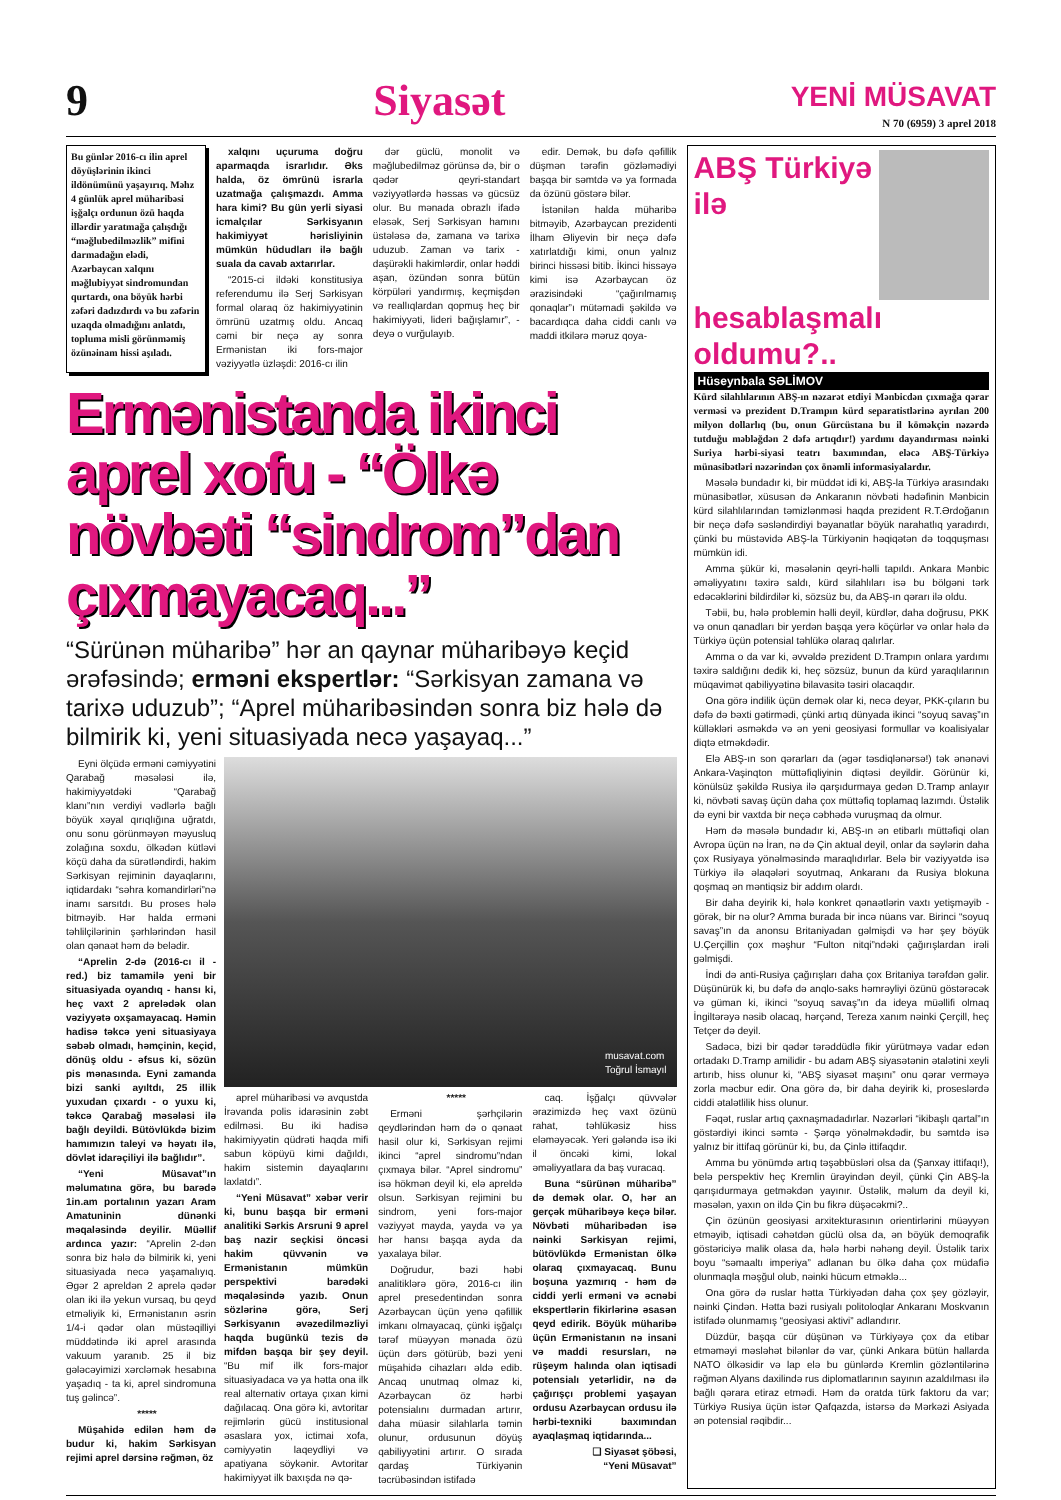9
Siyasət
YENİ MÜSAVAT
N 70 (6959) 3 aprel 2018
Bu günlər 2016-cı ilin aprel döyüşlərinin ikinci ildönümünü yaşayırıq. Məhz 4 günlük aprel müharibəsi işğalçı ordunun özü haqda illərdir yaratmağa çalışdığı “məğlubedilməzlik” mifini darmadağın elədi, Azərbaycan xalqını məğlubiyyət sindromundan qurtardı, ona böyük hərbi zəfəri dadızdırdı və bu zəfərin uzaqda olmadığını anlatdı, topluma misli görünməmiş özünəinam hissi aşıladı.
xalqını uçuruma doğru aparmaqda israrlıdır. Əks halda, öz ömrünü israrla uzatmağa çalışmazdı. Amma hara kimi? Bu gün yerli siyasi icmalçılar Sərkisyanın hakimiyyət hərisliyinin mümkün hüdudları ilə bağlı suala da cavab axtarırlar.
“2015-ci ildəki konstitusiya referendumu ilə Serj Sərkisyan formal olaraq öz hakimiyyətinin ömrünü uzatmış oldu. Ancaq cəmi bir neçə ay sonra Ermənistan iki fors-major vəziyyətlə üzləşdi: 2016-cı ilin
dər güclü, monolit və məğlubedilməz görünsə də, bir o qədər qeyri-standart vəziyyətlərdə həssas və gücsüz olur. Bu mənada obrazlı ifadə eləsək, Serj Sərkisyan hamını üstələsə də, zamana və tarixə uduzub. Zaman və tarix - daşürəkli hakimlərdir, onlar həddi aşan, özündən sonra bütün körpüləri yandırmış, keçmişdən və reallıqlardan qopmuş heç bir hakimiyyəti, lideri bağışlamır”, - deyə o vurğulayıb.
edir. Demək, bu dəfə qəfillik düşmən tərəfin gözləmədiyi başqa bir səmtdə və ya formada da özünü göstərə bilər.
İstənilən halda müharibə bitməyib, Azərbaycan prezidenti İlham Əliyevin bir neçə dəfə xatırlatdığı kimi, onun yalnız birinci hissəsi bitib. İkinci hissəyə kimi isə Azərbaycan öz ərazisindəki “çağırılmamış qonaqlar”ı mütəmadi şəkildə və bacardıqca daha ciddi canlı və maddi itkilərə məruz qoya-
Ermənistanda ikinci aprel xofu - “Ölkə növbəti “sindrom”dan çıxmayacaq...”
“Sürünən müharibə” hər an qaynar müharibəyə keçid ərəfəsində; erməni ekspertlər: “Sərkisyan zamana və tarixə uduzub”; “Aprel müharibəsindən sonra biz hələ də bilmirik ki, yeni situasiyada necə yaşayaq...”
Eyni ölçüdə erməni cəmiyyətini Qarabağ məsələsi ilə, hakimiyyətdəki “Qarabağ klanı”nın verdiyi vədlərlə bağlı böyük xəyal qırıqlığına uğratdı, onu sonu görünməyən məyusluq zolağına soxdu, ölkədən kütləvi köçü daha da sürətləndirdi, hakim Sərkisyan rejiminin dayaqlarını, iqtidardakı “səhra komandirləri”nə inamı sarsıtdı. Bu proses hələ bitməyib. Hər halda erməni təhlilçilərinin şərhlərindən hasil olan qənaət həm də belədir.
“Aprelin 2-də (2016-cı il - red.) biz tamamilə yeni bir situasiyada oyandıq - hansı ki, heç vaxt 2 aprelədək olan vəziyyətə oxşamayacaq. Həmin hadisə təkcə yeni situasiyaya səbəb olmadı, həmçinin, keçid, dönüş oldu - əfsus ki, sözün pis mənasında. Eyni zamanda bizi sanki ayıltdı, 25 illik yuxudan çıxardı - o yuxu ki, təkcə Qarabağ məsələsi ilə bağlı deyildi. Bütövlükdə bizim hamımızın taleyi və həyatı ilə, dövlət idarəçiliyi ilə bağlıdır”.
“Yeni Müsavat”ın məlumatına görə, bu barədə 1in.am portalının yazarı Aram Amatuninin dünənki məqaləsində deyilir. Müəllif ardınca yazır: “Aprelin 2-dən sonra biz hələ də bilmirik ki, yeni situasiyada necə yaşamalıyıq. Əgər 2 apreldən 2 aprelə qədər olan iki ilə yekun vursaq, bu qeyd etməliyik ki, Ermənistanın əsrin 1/4-i qədər olan müstəqilliyi müddətində iki aprel arasında vakuum yaranıb. 25 il biz gələcəyimizi xərcləmək hesabına yaşadıq - ta ki, aprel sindromuna tuş gəlincə”.
*****
Müşahidə edilən həm də budur ki, hakim Sərkisyan rejimi aprel dərsinə rəğmən, öz
musavat.com
Toğrul İsmayıl
aprel müharibəsi və avqustda İrəvanda polis idarəsinin zəbt edilməsi. Bu iki hadisə hakimiyyətin qüdrəti haqda mifi sabun köpüyü kimi dağıldı, hakim sistemin dayaqlarını laxlatdı”.
“Yeni Müsavat” xəbər verir ki, bunu başqa bir erməni analitiki Sərkis Arsruni 9 aprel baş nazir seçkisi öncəsi hakim qüvvənin və Ermənistanın mümkün perspektivi barədəki məqaləsində yazıb. Onun sözlərinə görə, Serj Sərkisyanın əvəzedilməzliyi haqda bugünkü tezis də mifdən başqa bir şey deyil. “Bu mif ilk fors-major situasiyadaca və ya hətta ona ilk real alternativ ortaya çıxan kimi dağılacaq. Ona görə ki, avtoritar rejimlərin gücü institusional əsaslara yox, ictimai xofa, cəmiyyətin laqeydliyi və apatiyana söykənir. Avtoritar hakimiyyət ilk baxışda nə qə-
*****
Erməni şərhçilərin qeydlərindən həm də o qənaət hasil olur ki, Sərkisyan rejimi ikinci “aprel sindromu”ndan çıxmaya bilər. “Aprel sindromu” isə hökmən deyil ki, elə apreldə olsun. Sərkisyan rejimini bu sindrom, yeni fors-major vəziyyət mayda, yayda və ya hər hansı başqa ayda da yaxalaya bilər.
Doğrudur, bəzi həbi analitiklərə görə, 2016-cı ilin aprel presedentindən sonra Azərbaycan üçün yenə qəfillik imkanı olmayacaq, çünki işğalçı tərəf müəyyən mənada özü üçün dərs götürüb, bəzi yeni müşahidə cihazları əldə edib. Ancaq unutmaq olmaz ki, Azərbaycan öz hərbi potensialını durmadan artırır, daha müasir silahlarla təmin olunur, ordusunun döyüş qabiliyyətini artırır. O sırada qardaş Türkiyənin təcrübəsindən istifadə
caq. İşğalçı qüvvələr ərazimizdə heç vaxt özünü rahat, təhlükəsiz hiss eləməyəcək. Yeri gələndə isə iki il öncəki kimi, lokal əməliyyatlara da baş vuracaq.
Buna “sürünən müharibə” də demək olar. O, hər an gerçək müharibəyə keçə bilər. Növbəti müharibədən isə nəinki Sərkisyan rejimi, bütövlükdə Ermənistan ölkə olaraq çıxmayacaq. Bunu boşuna yazmırıq - həm də ciddi yerli erməni və əcnəbi ekspertlərin fikirlərinə əsasən qeyd edirik. Böyük müharibə üçün Ermənistanın nə insani və maddi resursları, nə rüşeym halında olan iqtisadi potensialı yetərlidir, nə də çağırışçı problemi yaşayan ordusu Azərbaycan ordusu ilə hərbi-texniki baxımından ayaqlaşmaq iqtidarında...
❑ Siyasət şöbəsi,
“Yeni Müsavat”
ABŞ Türkiyə ilə hesablaşmalı oldumu?..
Hüseynbala SƏLİMOV
Kürd silahlılarının ABŞ-ın nəzarət etdiyi Mənbicdən çıxmağa qərar verməsi və prezident D.Trampın kürd separatistlərinə ayrılan 200 milyon dollarlıq (bu, onun Gürcüstana bu il köməkçin nəzərdə tutduğu məbləğdən 2 dəfə artıqdır!) yardımı dayandırması nəinki Suriya hərbi-siyasi teatrı baxımından, eləcə ABŞ-Türkiyə münasibətləri nəzərindən çox önəmli informasiyalardır.
Məsələ bundadır ki, bir müddət idi ki, ABŞ-la Türkiyə arasındakı münasibətlər, xüsusən də Ankaranın növbəti hədəfinin Mənbicin kürd silahlılarından təmizlənməsi haqda prezident R.T.Ərdoğanın bir neçə dəfə səsləndirdiyi bəyanatlar böyük narahatlıq yaradırdı, çünki bu müstəvidə ABŞ-la Türkiyənin həqiqətən də toqquşması mümkün idi.
Amma şükür ki, məsələnin qeyri-həlli tapıldı. Ankara Mənbic əməliyyatını təxirə saldı, kürd silahlıları isə bu bölgəni tərk edəcəklərini bildirdilər ki, sözsüz bu, da ABŞ-ın qərarı ilə oldu.
Təbii, bu, hələ problemin həlli deyil, kürdlər, daha doğrusu, PKK və onun qanadları bir yerdən başqa yerə köçürlər və onlar hələ də Türkiyə üçün potensial təhlükə olaraq qalırlar.
Amma o da var ki, əvvəldə prezident D.Trampın onlara yardımı təxirə saldığını dedik ki, heç sözsüz, bunun da kürd yaraqlılarının müqavimət qabiliyyətinə bilavasitə təsiri olacaqdır.
Ona görə indilik üçün demək olar ki, necə deyər, PKK-çıların bu dəfə də bəxti gətirmədi, çünki artıq dünyada ikinci “soyuq savaş”ın külləkləri əsməkdə və ən yeni geosiyasi formullar və koalisiyalar diqtə etməkdədir.
Elə ABŞ-ın son qərarları da (əgər təsdiqlənərsə!) tək ənənəvi Ankara-Vaşinqton müttəfiqliyinin diqtəsi deyildir. Görünür ki, könülsüz şəkildə Rusiya ilə qarşıdurmaya gedən D.Tramp anlayır ki, növbəti savaş üçün daha çox müttəfiq toplamaq lazımdı. Üstəlik də eyni bir vaxtda bir neçə cəbhədə vuruşmaq da olmur.
Həm də məsələ bundadır ki, ABŞ-ın ən etibarlı müttəfiqi olan Avropa üçün nə İran, nə də Çin aktual deyil, onlar da səylərin daha çox Rusiyaya yönəlməsində maraqlıdırlar. Belə bir vəziyyətdə isə Türkiyə ilə əlaqələri soyutmaq, Ankaranı da Rusiya blokuna qoşmaq ən məntiqsiz bir addım olardı.
Bir daha deyirik ki, hələ konkret qənaətlərin vaxtı yetişməyib - görək, bir nə olur? Amma burada bir incə nüans var. Birinci “soyuq savaş”ın da anonsu Britaniyadan gəlmişdi və hər şey böyük U.Çerçillin çox məşhur “Fulton nitqi”ndəki çağırışlardan irəli gəlmişdi.
İndi də anti-Rusiya çağırışları daha çox Britaniya tərəfdən gəlir. Düşünürük ki, bu dəfə də anqlo-saks həmrəyliyi özünü göstərəcək və güman ki, ikinci “soyuq savaş”ın da ideya müəllifi olmaq İngiltərəyə nəsib olacaq, hərçənd, Tereza xanım nəinki Çerçill, heç Tetçer də deyil.
Sadəcə, bizi bir qədər tərəddüdlə fikir yürütməyə vadar edən ortadakı D.Tramp amilidir - bu adam ABŞ siyasətənin ətalətini xeyli artırıb, hiss olunur ki, “ABŞ siyasət maşını” onu qərar verməyə zorla məcbur edir. Ona görə də, bir daha deyirik ki, proseslərdə ciddi ətalətlilik hiss olunur.
Fəqət, ruslar artıq çaxnaşmadadırlar. Nəzərləri “ikibaşlı qartal”ın göstərdiyi ikinci səmtə - Şərqə yönəlməkdədir, bu səmtdə isə yalnız bir ittifaq görünür ki, bu, da Çinlə ittifaqdır.
Amma bu yönümdə artıq təşəbbüsləri olsa da (Şanxay ittifaqı!), belə perspektiv heç Kremlin ürəyindən deyil, çünki Çin ABŞ-la qarışıdurmaya getməkdən yayınır. Üstəlik, məlum da deyil ki, məsələn, yaxın on ildə Çin bu fikrə düşəcəkmi?..
Çin özünün geosiyasi arxitekturasının orientirlərini müəyyən etməyib, iqtisadi cəhətdən güclü olsa da, ən böyük demoqrafik göstəriciyə malik olasa da, hələ hərbi nəhəng deyil. Üstəlik tarix boyu “səmaaltı imperiya” adlanan bu ölkə daha çox müdafiə olunmaqla məşğul olub, nəinki hücum etməklə...
Ona görə də ruslar hətta Türkiyədən daha çox şey gözləyir, nəinki Çindən. Hətta bəzi rusiyalı politoloqlar Ankaranı Moskvanın istifadə olunmamış “geosiyasi aktivi” adlandırır.
Düzdür, başqa cür düşünən və Türkiyəyə çox da etibar etməməyi məsləhət bilənlər də var, çünki Ankara bütün hallarda NATO ölkəsidir və lap elə bu günlərdə Kremlin gözləntilərinə rəğmən Alyans daxilində rus diplomatlarının sayının azaldılması ilə bağlı qərara etiraz etmədi. Həm də oratda türk faktoru da var; Türkiyə Rusiya üçün istər Qafqazda, istərsə də Mərkəzi Asiyada ən potensial rəqibdir...